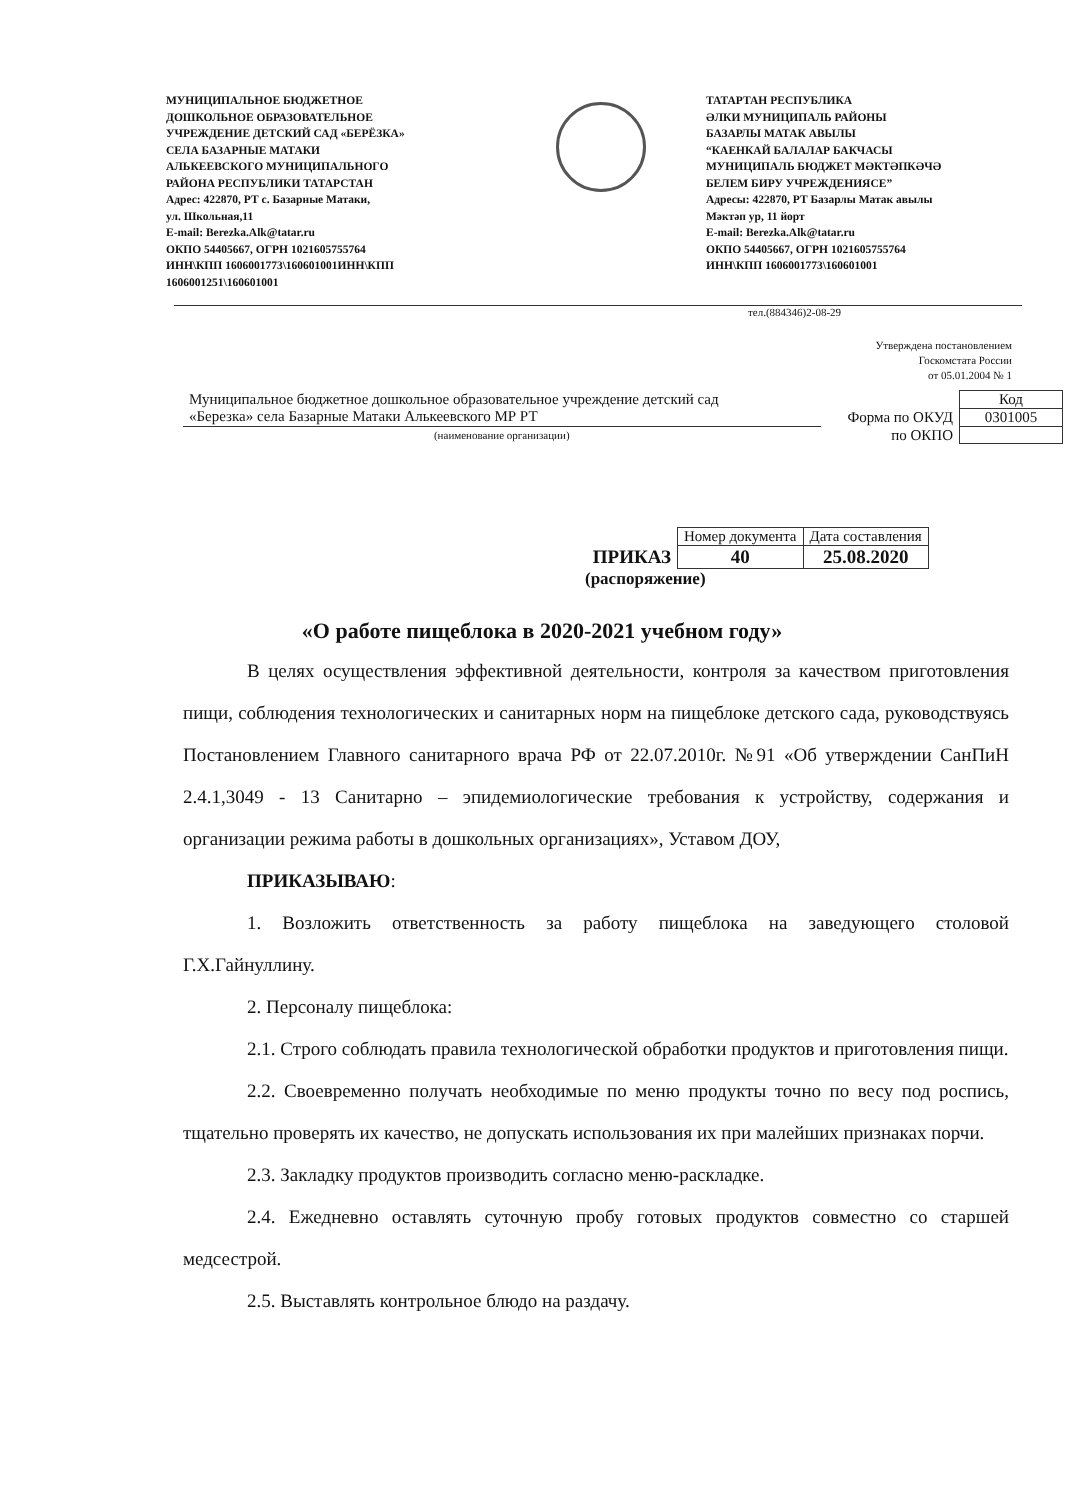МУНИЦИПАЛЬНОЕ БЮДЖЕТНОЕ
ДОШКОЛЬНОЕ ОБРАЗОВАТЕЛЬНОЕ
УЧРЕЖДЕНИЕ ДЕТСКИЙ САД «БЕРЁЗКА»
СЕЛА БАЗАРНЫЕ МАТАКИ
АЛЬКЕЕВСКОГО МУНИЦИПАЛЬНОГО
РАЙОНА РЕСПУБЛИКИ ТАТАРСТАН
Адрес: 422870, РТ с. Базарные Матаки,
ул. Школьная,11
E-mail: Berezka.Alk@tatar.ru
ОКПО 54405667, ОГРН 1021605755764
ИНН\КПП 1606001773\160601001ИНН\КПП
1606001251\160601001
ТАТАРТАН РЕСПУБЛИКА
ӘЛКИ МУНИЦИПАЛЬ РАЙОНЫ
БАЗАРЛЫ МАТАК АВЫЛЫ
“КАЕНКАЙ БАЛАЛАР БАКЧАСЫ
МУНИЦИПАЛЬ БЮДЖЕТ МӘКТӘПКӘЧӘ
БЕЛЕМ БИРУ УЧРЕЖДЕНИЯСЕ”
Адресы: 422870, РТ Базарлы Матак авылы
Мәктәп ур, 11 йорт
E-mail: Berezka.Alk@tatar.ru
ОКПО 54405667, ОГРН 1021605755764
ИНН\КПП 1606001773\160601001
тел.(884346)2-08-29
Утверждена постановлением
Госкомстата России
от 05.01.2004 № 1
| Муниципальное бюджетное дошкольное образовательное учреждение детский сад «Березка» села Базарные Матаки Алькеевского МР РТ | | Код |
| | Форма по ОКУД | 0301005 |
| (наименование организации) | по ОКПО | |
| | Номер документа | Дата составления |
| ПРИКАЗ | 40 | 25.08.2020 |
| (распоряжение) | | |
«О работе пищеблока в 2020-2021 учебном году»
В целях осуществления эффективной деятельности, контроля за качеством приготовления пищи, соблюдения технологических и санитарных норм на пищеблоке детского сада, руководствуясь Постановлением Главного санитарного врача РФ от 22.07.2010г. №91 «Об утверждении СанПиН 2.4.1,3049 - 13 Санитарно – эпидемиологические требования к устройству, содержания и организации режима работы в дошкольных организациях», Уставом ДОУ,
ПРИКАЗЫВАЮ:
1. Возложить ответственность за работу пищеблока на заведующего столовой Г.Х.Гайнуллину.
2. Персоналу пищеблока:
2.1. Строго соблюдать правила технологической обработки продуктов и приготовления пищи.
2.2. Своевременно получать необходимые по меню продукты точно по весу под роспись, тщательно проверять их качество, не допускать использования их при малейших признаках порчи.
2.3. Закладку продуктов производить согласно меню-раскладке.
2.4. Ежедневно оставлять суточную пробу готовых продуктов совместно со старшей медсестрой.
2.5. Выставлять контрольное блюдо на раздачу.